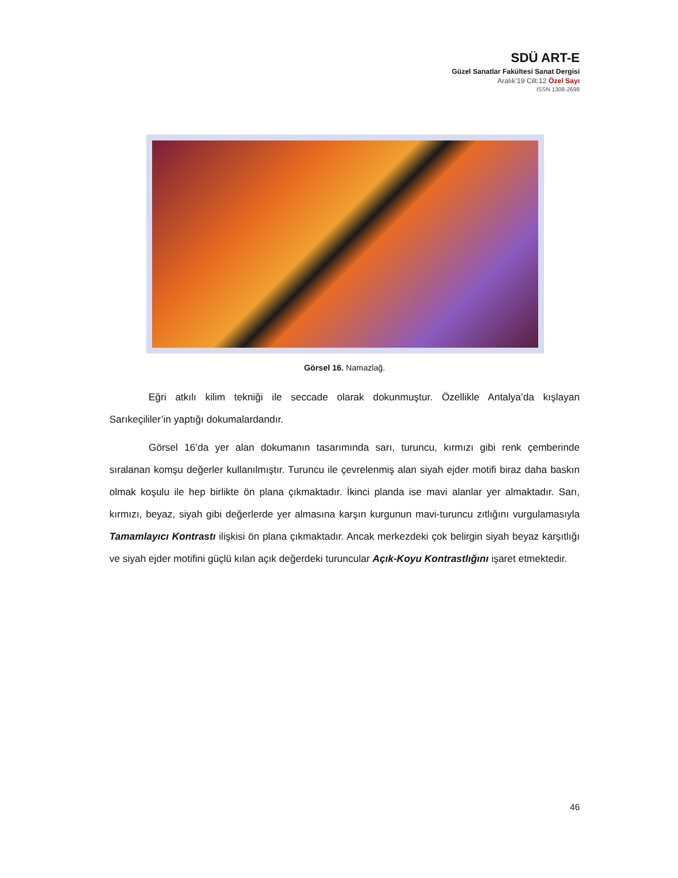SDÜ ART-E
Güzel Sanatlar Fakültesi Sanat Dergisi
Aralık’19 Cilt:12 Özel Sayı
ISSN 1308-2698
Görsel 16. Namazlağ.
Eğri atkılı kilim tekniği ile seccade olarak dokunmuştur. Özellikle Antalya’da kışlayan Sarıkeçililer’in yaptığı dokumalardandır.
Görsel 16’da yer alan dokumanın tasarımında sarı, turuncu, kırmızı gibi renk çemberinde sıralanan komşu değerler kullanılmıştır. Turuncu ile çevrelenmiş alan siyah ejder motifi biraz daha baskın olmak koşulu ile hep birlikte ön plana çıkmaktadır. İkinci planda ise mavi alanlar yer almaktadır. Sarı, kırmızı, beyaz, siyah gibi değerlerde yer almasına karşın kurgunun mavi-turuncu zıtlığını vurgulamasıyla Tamamlayıcı Kontrastı ilişkisi ön plana çıkmaktadır. Ancak merkezdeki çok belirgin siyah beyaz karşıtlığı ve siyah ejder motifini güçlü kılan açık değerdeki turuncular Açık-Koyu Kontrastlığını işaret etmektedir.
46